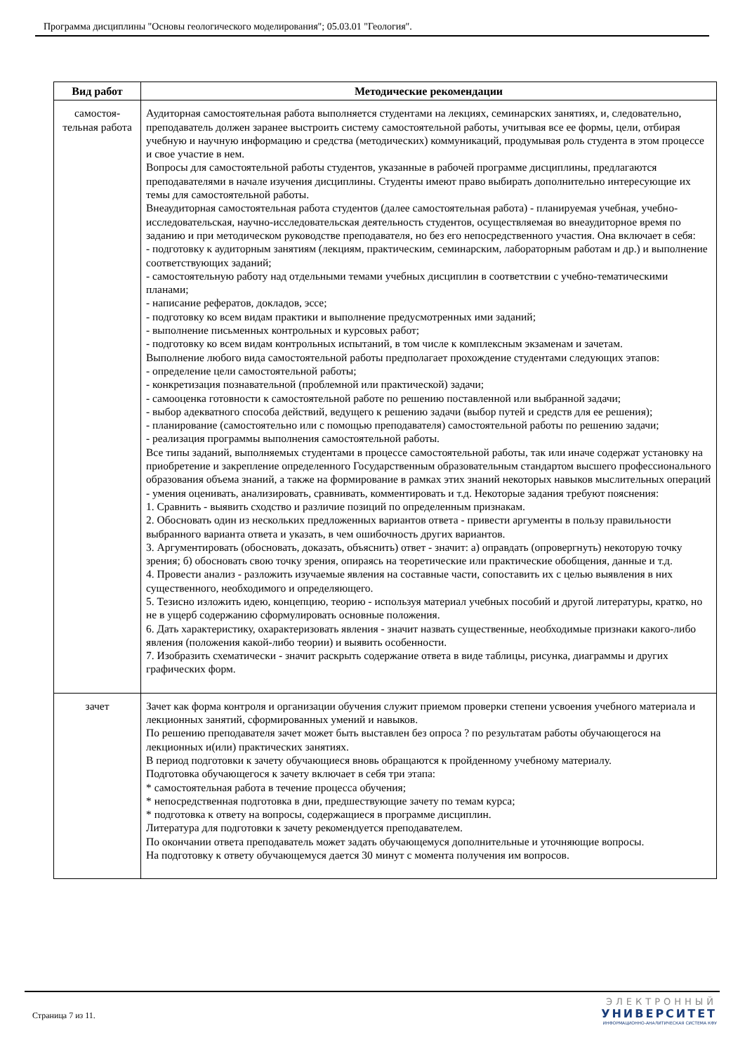Программа дисциплины "Основы геологического моделирования"; 05.03.01 "Геология".
| Вид работ | Методические рекомендации |
| --- | --- |
| самостоя- тельная работа | Аудиторная самостоятельная работа выполняется студентами на лекциях, семинарских занятиях, и, следовательно, преподаватель должен заранее выстроить систему самостоятельной работы, учитывая все ее формы, цели, отбирая учебную и научную информацию и средства (методических) коммуникаций, продумывая роль студента в этом процессе и свое участие в нем. Вопросы для самостоятельной работы студентов, указанные в рабочей программе дисциплины, предлагаются преподавателями в начале изучения дисциплины. Студенты имеют право выбирать дополнительно интересующие их темы для самостоятельной работы. Внеаудиторная самостоятельная работа студентов (далее самостоятельная работа) - планируемая учебная, учебно-исследовательская, научно-исследовательская деятельность студентов, осуществляемая во внеаудиторное время по заданию и при методическом руководстве преподавателя, но без его непосредственного участия. Она включает в себя: - подготовку к аудиторным занятиям (лекциям, практическим, семинарским, лабораторным работам и др.) и выполнение соответствующих заданий; - самостоятельную работу над отдельными темами учебных дисциплин в соответствии с учебно-тематическими планами; - написание рефератов, докладов, эссе; - подготовку ко всем видам практики и выполнение предусмотренных ими заданий; - выполнение письменных контрольных и курсовых работ; - подготовку ко всем видам контрольных испытаний, в том числе к комплексным экзаменам и зачетам. Выполнение любого вида самостоятельной работы предполагает прохождение студентами следующих этапов: - определение цели самостоятельной работы; - конкретизация познавательной (проблемной или практической) задачи; - самооценка готовности к самостоятельной работе по решению поставленной или выбранной задачи; - выбор адекватного способа действий, ведущего к решению задачи (выбор путей и средств для ее решения); - планирование (самостоятельно или с помощью преподавателя) самостоятельной работы по решению задачи; - реализация программы выполнения самостоятельной работы. Все типы заданий, выполняемых студентами в процессе самостоятельной работы, так или иначе содержат установку на приобретение и закрепление определенного Государственным образовательным стандартом высшего профессионального образования объема знаний, а также на формирование в рамках этих знаний некоторых навыков мыслительных операций - умения оценивать, анализировать, сравнивать, комментировать и т.д. Некоторые задания требуют пояснения: 1. Сравнить - выявить сходство и различие позиций по определенным признакам. 2. Обосновать один из нескольких предложенных вариантов ответа - привести аргументы в пользу правильности выбранного варианта ответа и указать, в чем ошибочность других вариантов. 3. Аргументировать (обосновать, доказать, объяснить) ответ - значит: а) оправдать (опровергнуть) некоторую точку зрения; б) обосновать свою точку зрения, опираясь на теоретические или практические обобщения, данные и т.д. 4. Провести анализ - разложить изучаемые явления на составные части, сопоставить их с целью выявления в них существенного, необходимого и определяющего. 5. Тезисно изложить идею, концепцию, теорию - используя материал учебных пособий и другой литературы, кратко, но не в ущерб содержанию сформулировать основные положения. 6. Дать характеристику, охарактеризовать явления - значит назвать существенные, необходимые признаки какого-либо явления (положения какой-либо теории) и выявить особенности. 7. Изобразить схематически - значит раскрыть содержание ответа в виде таблицы, рисунка, диаграммы и других графических форм. |
| зачет | Зачет как форма контроля и организации обучения служит приемом проверки степени усвоения учебного материала и лекционных занятий, сформированных умений и навыков. По решению преподавателя зачет может быть выставлен без опроса ? по результатам работы обучающегося на лекционных и(или) практических занятиях. В период подготовки к зачету обучающиеся вновь обращаются к пройденному учебному материалу. Подготовка обучающегося к зачету включает в себя три этапа: * самостоятельная работа в течение процесса обучения; * непосредственная подготовка в дни, предшествующие зачету по темам курса; * подготовка к ответу на вопросы, содержащиеся в программе дисциплин. Литература для подготовки к зачету рекомендуется преподавателем. По окончании ответа преподаватель может задать обучающемуся дополнительные и уточняющие вопросы. На подготовку к ответу обучающемуся дается 30 минут с момента получения им вопросов. |
Страница 7 из 11.
ЭЛЕКТРОННЫЙ
УНИВЕРСИТЕТ
ИНФОРМАЦИОННО-АНАЛИТИЧЕСКАЯ СИСТЕМА КФУ